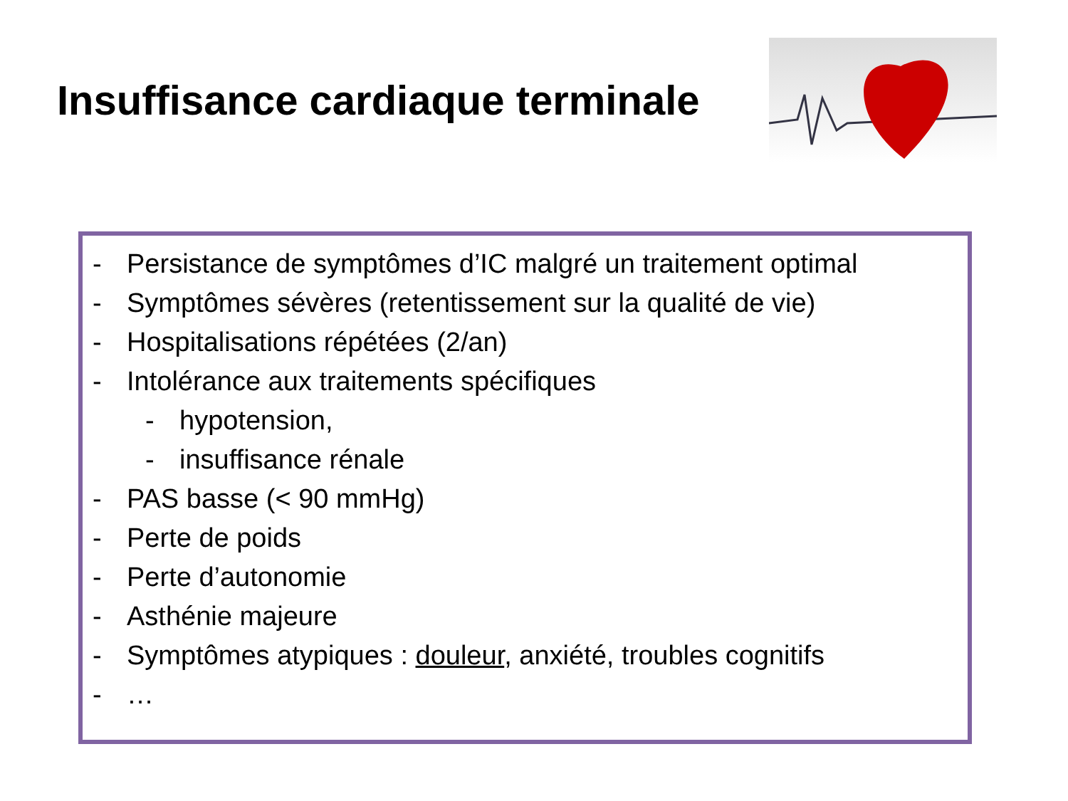Insuffisance cardiaque terminale
- Persistance de symptômes d’IC malgré un traitement optimal
- Symptômes sévères (retentissement sur la qualité de vie)
- Hospitalisations répétées (2/an)
- Intolérance aux traitements spécifiques
- hypotension,
- insuffisance rénale
- PAS basse (< 90 mmHg)
- Perte de poids
- Perte d’autonomie
- Asthénie majeure
- Symptômes atypiques : douleur, anxiété, troubles cognitifs
- …